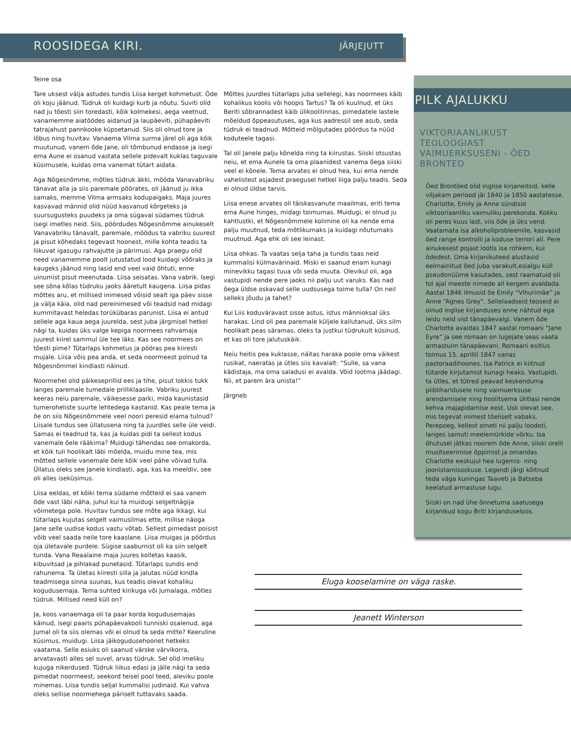ROOSIDEGA KIRI.
JÄRJEJUTT
Teine osa
Tare uksest välja astudes tundis Liisa kerget kohmetust. Õde oli koju jäänud. Tüdruk oli kuidagi kurb ja nõutu. Suviti olid nad ju tõesti siin toredasti, kõik kolmekesi, aega veetnud, vanamemme aiatöödes aidanud ja laupäeviti, pühapäeviti tatrajahust pannkooke küpsetanud. Siis oli olnud tore ja lõbus ning huvitav. Vanaema Vilma surma järel oli aga kõik muutunud, vanem õde Jane, oli tõmbunud endasse ja isegi ema Aune ei osanud vastata sellele pidevalt kuklas taguvale küsimusele, kuidas oma vanemat tütart aidata.
Aga Nõgesnõmme, mõtles tüdruk äkki, mööda Vanavabriku tänavat alla ja siis paremale pöörates, oli jäänud ju ikka samaks, memme Vilma armsaks kodupaigaks. Maja juures kasvavad männid olid nüüd kasvanud kõrgeteks ja suursugusteks puudeks ja oma sügaval südames tüdruk isegi imetles neid. Siis, pöördudes Nõgesnõmme ainukeselt Vanavabriku tänavalt, paremale, möödus ta vabriku suurest ja pisut kõhedaks tegevast hoonest, mille kohta teadis ta liikuvat igasugu rahvajutte ja pärimusi. Aga praegu olid need vanamemme poolt jutustatud lood kuidagi võõraks ja kaugeks jäänud ning lasid end veel vaid õhtuti, enne uinumist pisut meenutada. Liisa seisatas. Vana vabrik. Isegi see sõna kõlas tüdruku jaoks ääretult kaugena. Liisa pidas mõttes aru, et millised inimesed võisid sealt iga päev sisse ja välja käia, olid nad pereinimesed või teadsid nad midagi kummitavast heledas torükübaras parunist. Liisa ei antud sellele aga kaua aega juurelda, sest juba järgmisel hetkel nägi ta, kuidas üks valge kepiga noormees rahvamaja juurest kiirel sammul üle tee läks. Kas see noormees on tõesti pime? Tütarlaps kohmetus ja pööras pea kiiresti mujale. Liisa võis pea anda, et seda noormeest polnud ta Nõgesnõmmel kindlasti näinud.
Noormehel olid päikeseprillid ees ja tihe, pisut lokkis tukk langes paremale tumedale prilliklaasile. Vabriku juurest keeras neiu paremale, väikesesse parki, mida kaunistasid tumeroheliste suurte lehtedega kastanid. Kas peale tema ja õe on siis Nõgesnõmmele veel noori peresid elama tulnud? Liisale tundus see üllatusena ning ta juurdles selle üle veidi. Samas ei teadnud ta, kas ja kuidas pidi ta sellest kodus vanemale õele rääkima? Muidugi tähendas see omakorda, et kõik tuli hoolikalt läbi mõelda, muidu mine tea, mis mõtted sellele vanemale õele kõik veel pähe võivad tulla. Üllatus oleks see Janele kindlasti, aga, kas ka meeldiv, see oli alles iseküsimus.
Liisa eeldas, et kõiki tema südame mõtteid ei saa vanem õde vast läbi näha, juhul kui ta muidugi selgeltnägija võimetega pole. Huvitav tundus see mõte aga ikkagi, kui tütarlaps kujutas selgelt vaimusilmas ette, millise näoga Jane selle uudise kodus vastu võtab. Sellest pimedast poisist võib veel saada neile tore kaaslane. Liisa muigas ja pöördus oja ületavale purdele. Sügise saabumist oli ka siin selgelt tunda. Vana Reaalaine maja juures kolletas kaasik, kibuvitsad ja pihlakad punetasid. Tütarlaps sundis end rahunema. Ta ületas kiiresti silla ja jalutas nüüd kindla teadmisega sinna suunas, kus teadis olevat kohaliku kogudusemaja. Tema suhted kirikuga või Jumalaga, mõtles tüdruk. Millised need küll on?
Ja, koos vanaemaga oli ta paar korda kogudusemajas käinud, isegi paaris pühapäevakooli tunniski osalenud, aga Jumal oli ta siis olemas või ei olnud ta seda mitte? Keeruline küsimus, muidugi. Liisa jäikogudusehoonet hetkeks vaatama. Selle esiuks oli saanud värske värvikorra, arvatavasti alles sel suvel, arvas tüdruk. Sel olid imeliku kujuga nikerdused. Tüdruk liikus edasi ja jälle nägi ta seda pimedat noormeest, seekord teisel pool teed, aleviku poole minemas. Liisa tundis seljal kummalisi judinaid. Kui vahva oleks sellise noormehega päriselt tuttavaks saada.
Mõttes juurdles tütarlaps juba sellelegi, kas noormees käib kohalikus koolis või hoopis Tartus? Ta oli kuulnud, et üks Beriti sõbrannadest käib ülikoolilinnas, pimedatele lastele mõeldud õppeasutuses, aga kus aadressil see asub, seda tüdruk ei teadnud. Mõtteid mõlgutades pöördus ta nüüd koduteele tagasi.
Tal oli Janele palju kõnelda ning ta kiirustas. Siiski otsustas neiu, et ema Aunele ta oma plaanidest vanema õega siiski veel ei kõnele. Tema arvates ei olnud hea, kui ema nende vahelistest asjadest praegusel hetkel liiga palju teadis. Seda ei olnud üldse tarvis.
Liisa enese arvates oli täiskasvanute maailmas, eriti tema ema Aune hinges, midagi toimumas. Muidugi, ei olnud ju kahtlustki, et Nõgesnõmmele kolimine oli ka nende ema palju muutnud, teda mõtlikumaks ja kuidagi nõutumaks muutnud. Aga ehk oli see leinast.
Liisa ohkas. Ta vaatas selja taha ja tundis taas neid kummalisi külmavärinaid. Miski ei saanud enam kunagi minevikku tagasi tuua või seda muuta. Olevikul oli, aga vastupidi nende pere jaoks nii palju uut varuks. Kas nad õega üldse oskavad selle uudsusega toime tulla? On neil selleks jõudu ja tahet?
Kui Liis koduväravast sisse astus, istus männioksal üks harakas. Lind oli pea paremale küljele kallutanud, üks silm hoolikalt peas säramas, oleks ta justkui tüdrukult küsinud, et kas oli tore jalutuskäik.
Neiu heitis pea kuklasse, näitas haraka poole oma väikest rusikat, naeratas ja ütles siis kavalalt: “Sulle, sa vana kädistaja, ma oma saladusi ei avalda. Võid lootma jäädagi. Nii, et parem ära unista!”
Järgneb
PILK AJALUKKU
VIKTORIAANLIKUST TEOLOOGIAST VAIMUERKSUSENI - ÕED BRONTED
Õed Brontöed olid inglise kirjaneitsid, kelle viljakam periood jäi 1840 ja 1850 aastatesse. Charlotte, Emily ja Anne sündisid viktooriaanliku vaimuliku perekonda. Kokku oli peres kuus last, viis õde ja üks vend. Vaatamata isa alkoholiprobleemile, kasvasid õed range kontrolli ja koduse terrori all. Pere ainukesest pojast lootis isa rohkem, kui õdedest. Oma kirjanikuteed alustasid eelmainitud õed juba varakult,esialgu küll pseudonüüme kasutades, sest raamatuid oli tol ajal meeste nimede all kergem avaldada. Aastal 1846 ilmusid õe Emily “Vihurimäe” ja Anne “Agnes Grey”. Sellelaadseid teoseid ei olnud inglise kirjanduses enne nähtud ega leidu neid vist tänapäevalgi. Vanem õde Charlotte avaldas 1847 aastal romaani “Jane Eyre” ja see romaan on lugejate seas vaata armastuim tänapäevani. Romaani esitlus toimus 15. aprillil 1847 vanas pastoraadihoones. Isa Patrick ei kiitnud tütarde kirjutamist kunagi heaks. Vastupidi, ta ütles, et tütred peavad keskenduma piibliharidusele ning vaimuerksuse arendamisele ning hoolitsema ühtlasi nende kehva majapidamise eest. Usk olevat see, mis tegevat inimest tõeliselt vabaks. Perepoeg, kellest ometi nii palju loodeti, langes samuti meelemürkide võrku. Isa õhutusel jätkas noorem õde Anne, siiski orelil musitseerimise õppimist ja omandas Charlotte eeskujul hea lugemis- ning joonistamisoskuse. Legendi järgi köitnud teda väga kuningas Taaveti ja Batseba keelatud armastuse lugu.
Siiski on nad ühe õnnetuma saatusega kirjanikud kogu Briti kirjanduseloos.
Eluga kooselamine on väga raske.
Jeanett Winterson